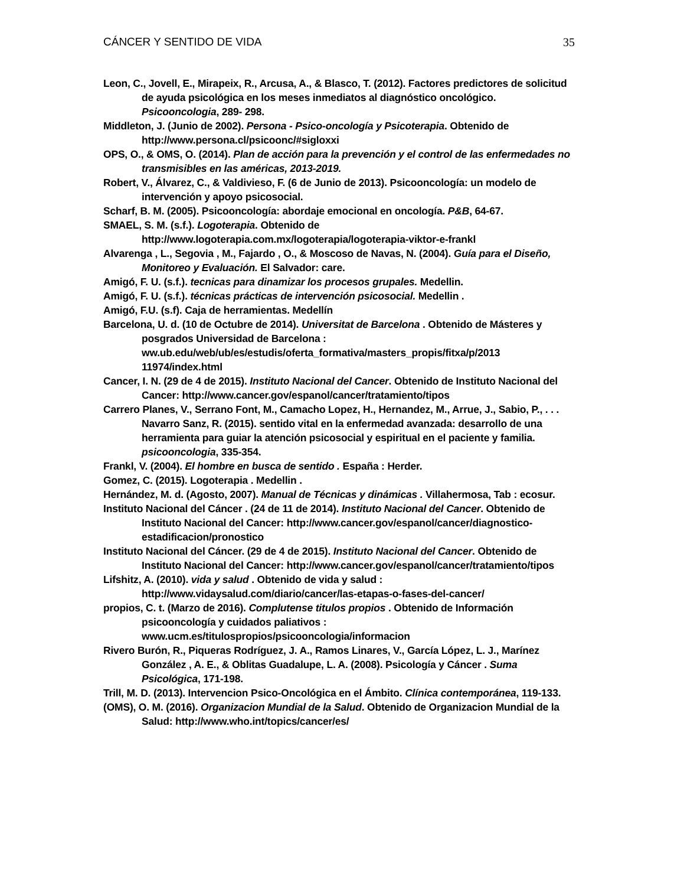CÁNCER Y SENTIDO DE VIDA 35
Leon, C., Jovell, E., Mirapeix, R., Arcusa, A., & Blasco, T. (2012). Factores predictores de solicitud de ayuda psicológica en los meses inmediatos al diagnóstico oncológico. Psicooncologia, 289- 298.
Middleton, J. (Junio de 2002). Persona - Psico-oncología y Psicoterapia. Obtenido de http://www.persona.cl/psicoonc/#sigloxxi
OPS, O., & OMS, O. (2014). Plan de acción para la prevención y el control de las enfermedades no transmisibles en las américas, 2013-2019.
Robert, V., Álvarez, C., & Valdivieso, F. (6 de Junio de 2013). Psicooncología: un modelo de intervención y apoyo psicosocial.
Scharf, B. M. (2005). Psicooncología: abordaje emocional en oncología. P&B, 64-67.
SMAEL, S. M. (s.f.). Logoterapia. Obtenido de http://www.logoterapia.com.mx/logoterapia/logoterapia-viktor-e-frankl
Alvarenga , L., Segovia , M., Fajardo , O., & Moscoso de Navas, N. (2004). Guía para el Diseño, Monitoreo y Evaluación. El Salvador: care.
Amigó, F. U. (s.f.). tecnicas para dinamizar los procesos grupales. Medellin.
Amigó, F. U. (s.f.). técnicas prácticas de intervención psicosocial. Medellin .
Amigó, F.U. (s.f). Caja de herramientas. Medellín
Barcelona, U. d. (10 de Octubre de 2014). Universitat de Barcelona . Obtenido de Másteres y posgrados Universidad de Barcelona : ww.ub.edu/web/ub/es/estudis/oferta_formativa/masters_propis/fitxa/p/2013 11974/index.html
Cancer, I. N. (29 de 4 de 2015). Instituto Nacional del Cancer. Obtenido de Instituto Nacional del Cancer: http://www.cancer.gov/espanol/cancer/tratamiento/tipos
Carrero Planes, V., Serrano Font, M., Camacho Lopez, H., Hernandez, M., Arrue, J., Sabio, P., . . . Navarro Sanz, R. (2015). sentido vital en la enfermedad avanzada: desarrollo de una herramienta para guiar la atención psicosocial y espiritual en el paciente y familia. psicooncologia, 335-354.
Frankl, V. (2004). El hombre en busca de sentido . España : Herder.
Gomez, C. (2015). Logoterapia . Medellin .
Hernández, M. d. (Agosto, 2007). Manual de Técnicas y dinámicas . Villahermosa, Tab : ecosur.
Instituto Nacional del Cáncer . (24 de 11 de 2014). Instituto Nacional del Cancer. Obtenido de Instituto Nacional del Cancer: http://www.cancer.gov/espanol/cancer/diagnostico-estadificacion/pronostico
Instituto Nacional del Cáncer. (29 de 4 de 2015). Instituto Nacional del Cancer. Obtenido de Instituto Nacional del Cancer: http://www.cancer.gov/espanol/cancer/tratamiento/tipos
Lifshitz, A. (2010). vida y salud . Obtenido de vida y salud : http://www.vidaysalud.com/diario/cancer/las-etapas-o-fases-del-cancer/
propios, C. t. (Marzo de 2016). Complutense titulos propios . Obtenido de Información psicooncología y cuidados paliativos : www.ucm.es/titulospropios/psicooncologia/informacion
Rivero Burón, R., Piqueras Rodríguez, J. A., Ramos Linares, V., García López, L. J., Marínez González , A. E., & Oblitas Guadalupe, L. A. (2008). Psicología y Cáncer . Suma Psicológica, 171-198.
Trill, M. D. (2013). Intervencion Psico-Oncológica en el Ámbito. Clínica contemporánea, 119-133.
(OMS), O. M. (2016). Organizacion Mundial de la Salud. Obtenido de Organizacion Mundial de la Salud: http://www.who.int/topics/cancer/es/